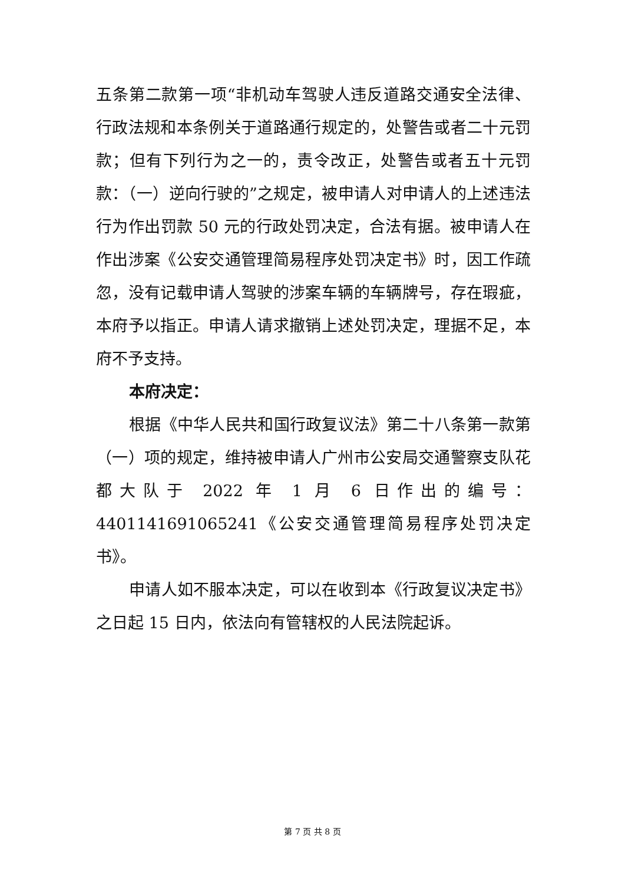五条第二款第一项“非机动车驾驶人违反道路交通安全法律、行政法规和本条例关于道路通行规定的，处警告或者二十元罚款；但有下列行为之一的，责令改正，处警告或者五十元罚款：（一）逆向行驶的”之规定，被申请人对申请人的上述违法行为作出罚款 50 元的行政处罚决定，合法有据。被申请人在作出涉案《公安交通管理简易程序处罚决定书》时，因工作疏忽，没有记载申请人驾驶的涉案车辆的车辆牌号，存在瑕疵，本府予以指正。申请人请求撤销上述处罚决定，理据不足，本府不予支持。
本府决定：
根据《中华人民共和国行政复议法》第二十八条第一款第（一）项的规定，维持被申请人广州市公安局交通警察支队花都大队于 2022 年 1 月 6 日作出的编号：4401141691065241《公安交通管理简易程序处罚决定书》。
申请人如不服本决定，可以在收到本《行政复议决定书》之日起 15 日内，依法向有管辖权的人民法院起诉。
第 7 页 共 8 页